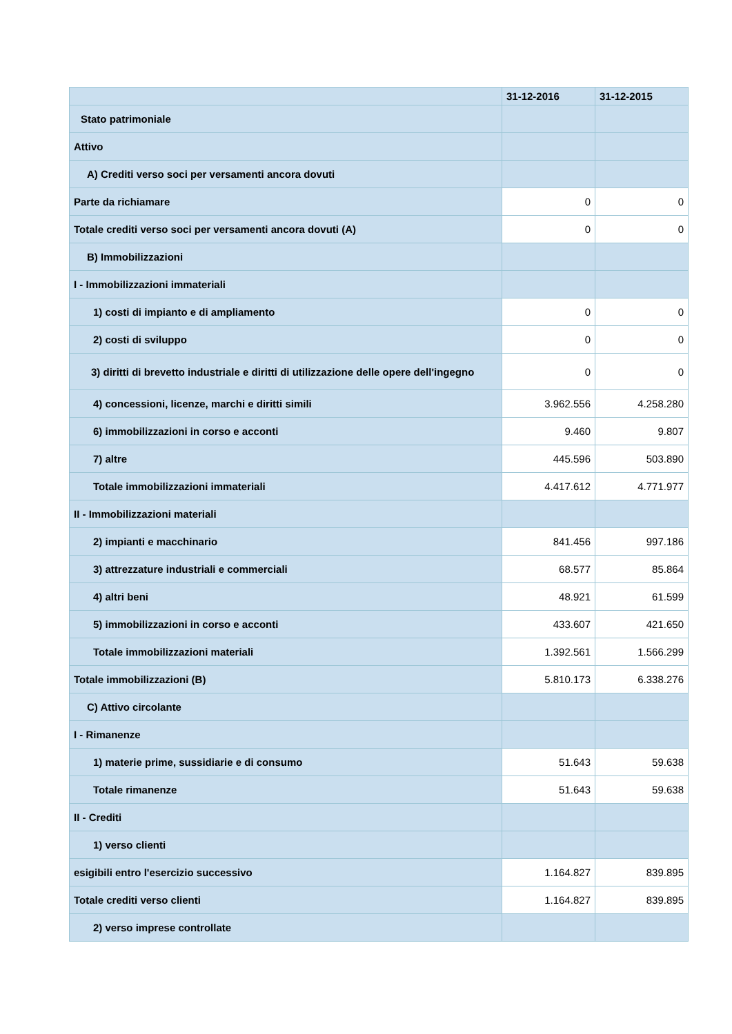| | 31-12-2016 | 31-12-2015 |
| --- | --- | --- |
| Stato patrimoniale | | |
| Attivo | | |
| A) Crediti verso soci per versamenti ancora dovuti | | |
| Parte da richiamare | 0 | 0 |
| Totale crediti verso soci per versamenti ancora dovuti (A) | 0 | 0 |
| B) Immobilizzazioni | | |
| I - Immobilizzazioni immateriali | | |
| 1) costi di impianto e di ampliamento | 0 | 0 |
| 2) costi di sviluppo | 0 | 0 |
| 3) diritti di brevetto industriale e diritti di utilizzazione delle opere dell'ingegno | 0 | 0 |
| 4) concessioni, licenze, marchi e diritti simili | 3.962.556 | 4.258.280 |
| 6) immobilizzazioni in corso e acconti | 9.460 | 9.807 |
| 7) altre | 445.596 | 503.890 |
| Totale immobilizzazioni immateriali | 4.417.612 | 4.771.977 |
| II - Immobilizzazioni materiali | | |
| 2) impianti e macchinario | 841.456 | 997.186 |
| 3) attrezzature industriali e commerciali | 68.577 | 85.864 |
| 4) altri beni | 48.921 | 61.599 |
| 5) immobilizzazioni in corso e acconti | 433.607 | 421.650 |
| Totale immobilizzazioni materiali | 1.392.561 | 1.566.299 |
| Totale immobilizzazioni (B) | 5.810.173 | 6.338.276 |
| C) Attivo circolante | | |
| I - Rimanenze | | |
| 1) materie prime, sussidiarie e di consumo | 51.643 | 59.638 |
| Totale rimanenze | 51.643 | 59.638 |
| II - Crediti | | |
| 1) verso clienti | | |
| esigibili entro l'esercizio successivo | 1.164.827 | 839.895 |
| Totale crediti verso clienti | 1.164.827 | 839.895 |
| 2) verso imprese controllate | | |